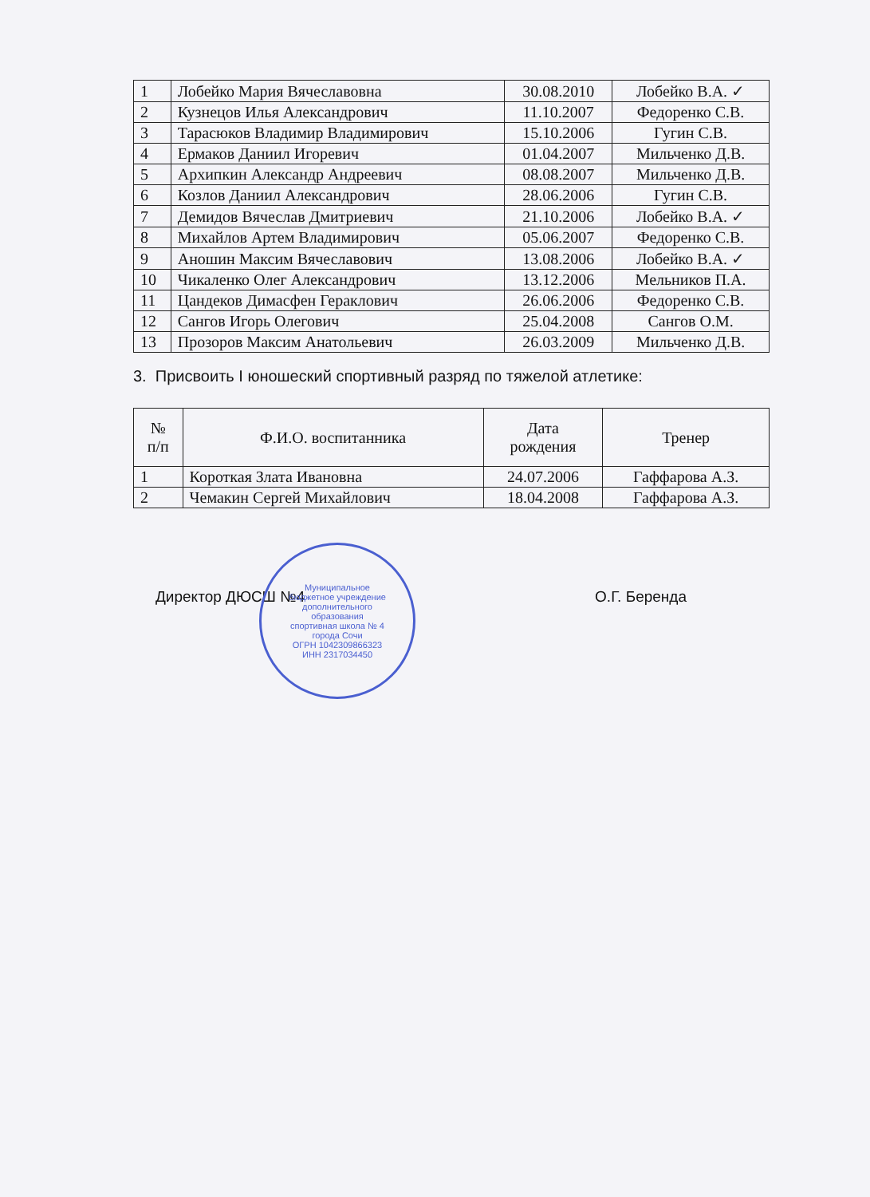| 1 | Лобейко Мария Вячеславовна | 30.08.2010 | Лобейко В.А. ✓ |
| 2 | Кузнецов Илья Александрович | 11.10.2007 | Федоренко С.В. |
| 3 | Тарасюков Владимир Владимирович | 15.10.2006 | Гугин С.В. |
| 4 | Ермаков Даниил Игоревич | 01.04.2007 | Мильченко Д.В. |
| 5 | Архипкин Александр Андреевич | 08.08.2007 | Мильченко Д.В. |
| 6 | Козлов Даниил Александрович | 28.06.2006 | Гугин С.В. |
| 7 | Демидов Вячеслав Дмитриевич | 21.10.2006 | Лобейко В.А. ✓ |
| 8 | Михайлов Артем Владимирович | 05.06.2007 | Федоренко С.В. |
| 9 | Аношин Максим Вячеславович | 13.08.2006 | Лобейко В.А. ✓ |
| 10 | Чикаленко Олег Александрович | 13.12.2006 | Мельников П.А. |
| 11 | Цандеков Димасфен Гераклович | 26.06.2006 | Федоренко С.В. |
| 12 | Сангов Игорь Олегович | 25.04.2008 | Сангов О.М. |
| 13 | Прозоров Максим Анатольевич | 26.03.2009 | Мильченко Д.В. |
3. Присвоить I юношеский спортивный разряд по тяжелой атлетике:
| № п/п | Ф.И.О. воспитанника | Дата рождения | Тренер |
| --- | --- | --- | --- |
| 1 | Короткая Злата Ивановна | 24.07.2006 | Гаффарова А.З. |
| 2 | Чемакин Сергей Михайлович | 18.04.2008 | Гаффарова А.З. |
Директор ДЮСШ №4 О.Г. Беренда
Муниципальное
бюджетное учреждение
дополнительного
образования
спортивная школа № 4
города Сочи
ОГРН 1042309866323
ИНН 2317034450